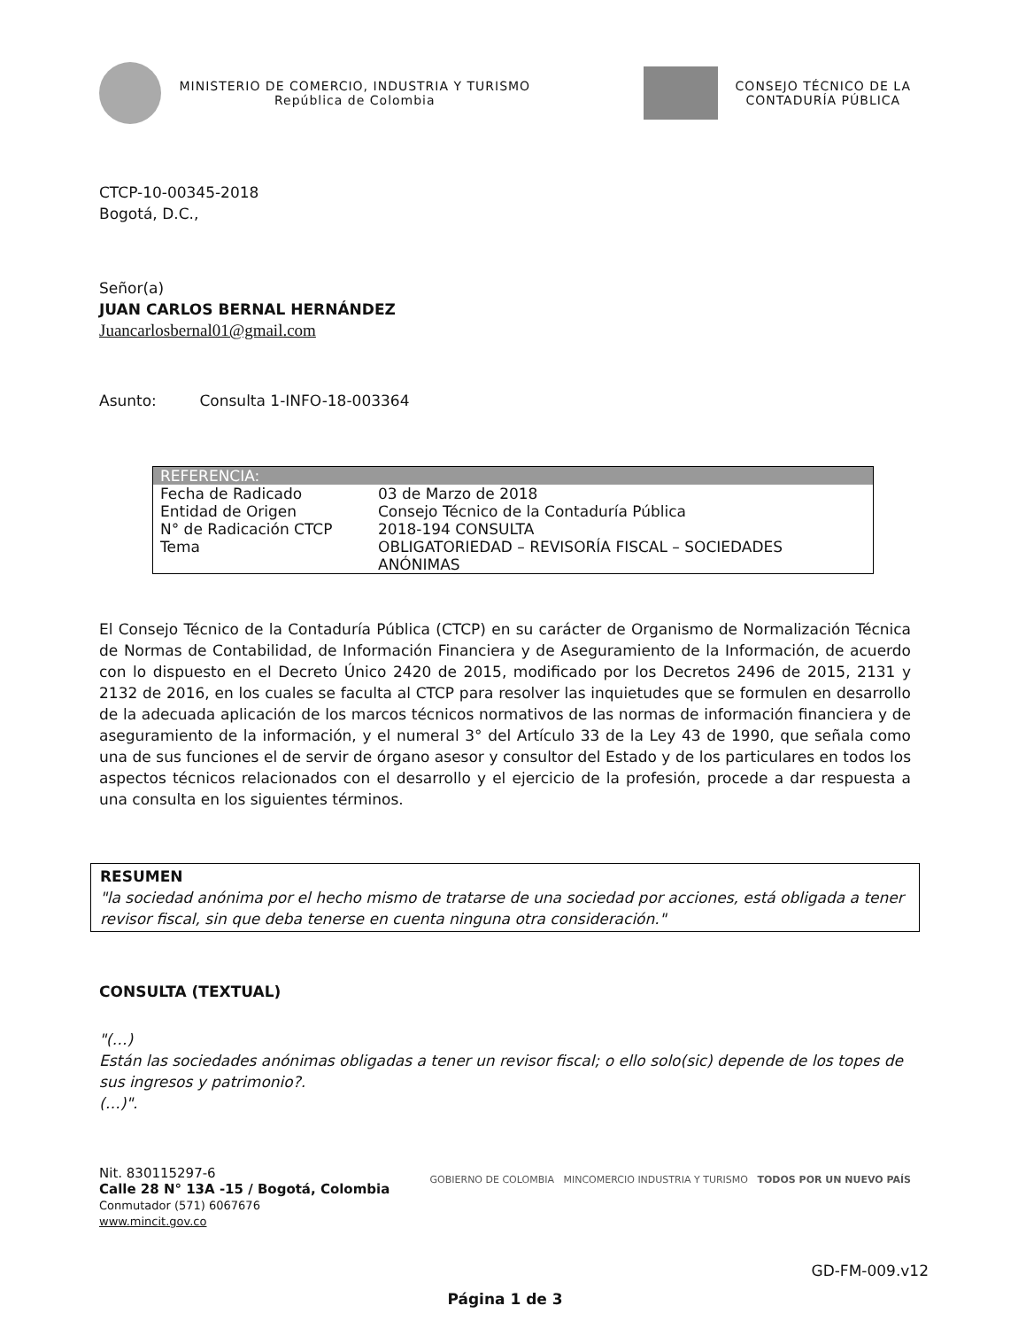MINISTERIO DE COMERCIO, INDUSTRIA Y TURISMO
República de Colombia
CONSEJO TÉCNICO DE LA
CONTADURÍA PÚBLICA
CTCP-10-00345-2018
Bogotá, D.C.,
Señor(a)
JUAN CARLOS BERNAL HERNÁNDEZ
Juancarlosbernal01@gmail.com
Asunto: Consulta 1-INFO-18-003364
| REFERENCIA: | |
| --- | --- |
| Fecha de Radicado | 03 de Marzo de 2018 |
| Entidad de Origen | Consejo Técnico de la Contaduría Pública |
| N° de Radicación CTCP | 2018-194 CONSULTA |
| Tema | OBLIGATORIEDAD – REVISORÍA FISCAL – SOCIEDADES ANÓNIMAS |
El Consejo Técnico de la Contaduría Pública (CTCP) en su carácter de Organismo de Normalización Técnica de Normas de Contabilidad, de Información Financiera y de Aseguramiento de la Información, de acuerdo con lo dispuesto en el Decreto Único 2420 de 2015, modificado por los Decretos 2496 de 2015, 2131 y 2132 de 2016, en los cuales se faculta al CTCP para resolver las inquietudes que se formulen en desarrollo de la adecuada aplicación de los marcos técnicos normativos de las normas de información financiera y de aseguramiento de la información, y el numeral 3° del Artículo 33 de la Ley 43 de 1990, que señala como una de sus funciones el de servir de órgano asesor y consultor del Estado y de los particulares en todos los aspectos técnicos relacionados con el desarrollo y el ejercicio de la profesión, procede a dar respuesta a una consulta en los siguientes términos.
RESUMEN
"la sociedad anónima por el hecho mismo de tratarse de una sociedad por acciones, está obligada a tener revisor fiscal, sin que deba tenerse en cuenta ninguna otra consideración."
CONSULTA (TEXTUAL)
"(…)
Están las sociedades anónimas obligadas a tener un revisor fiscal; o ello solo(sic) depende de los topes de sus ingresos y patrimonio?.
(…)".
Nit. 830115297-6
Calle 28 N° 13A -15 / Bogotá, Colombia
Conmutador (571) 6067676
www.mincit.gov.co
GOBIERNO DE COLOMBIA MINCOMERCIO INDUSTRIA Y TURISMO TODOS POR UN NUEVO PAÍS
GD-FM-009.v12
Página 1 de 3